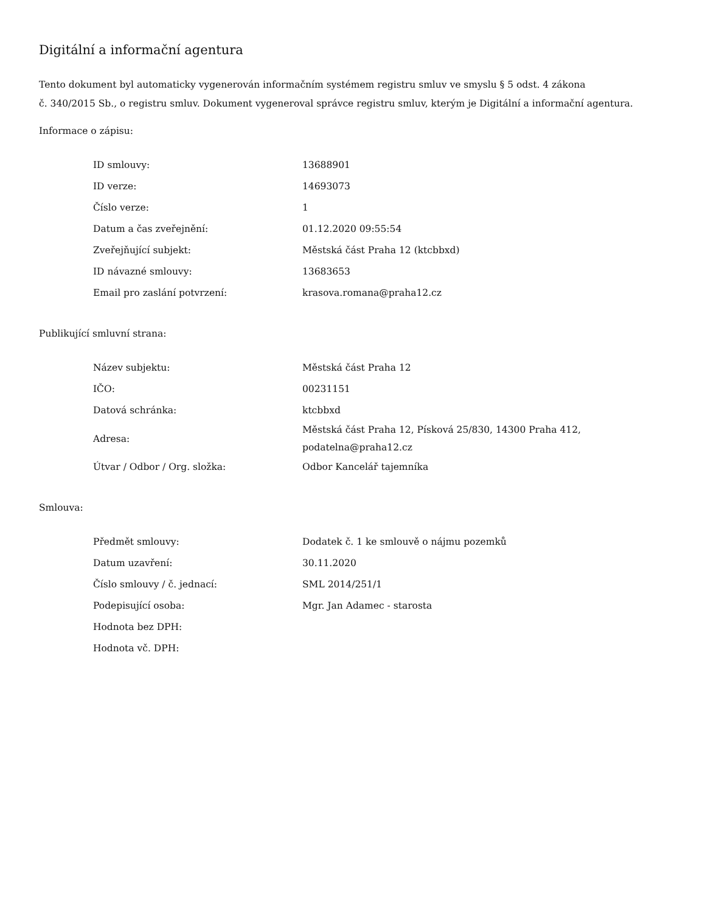Digitální a informační agentura
Tento dokument byl automaticky vygenerován informačním systémem registru smluv ve smyslu § 5 odst. 4 zákona
č. 340/2015 Sb., o registru smluv. Dokument vygeneroval správce registru smluv, kterým je Digitální a informační agentura.
Informace o zápisu:
| ID smlouvy: | 13688901 |
| ID verze: | 14693073 |
| Číslo verze: | 1 |
| Datum a čas zveřejnění: | 01.12.2020 09:55:54 |
| Zveřejňující subjekt: | Městská část Praha 12 (ktcbbxd) |
| ID návazné smlouvy: | 13683653 |
| Email pro zaslání potvrzení: | krasova.romana@praha12.cz |
Publikující smluvní strana:
| Název subjektu: | Městská část Praha 12 |
| IČO: | 00231151 |
| Datová schránka: | ktcbbxd |
| Adresa: | Městská část Praha 12, Písková 25/830, 14300 Praha 412, podatelna@praha12.cz |
| Útvar / Odbor / Org. složka: | Odbor Kancelář tajemníka |
Smlouva:
| Předmět smlouvy: | Dodatek č. 1 ke smlouvě o nájmu pozemků |
| Datum uzavření: | 30.11.2020 |
| Číslo smlouvy / č. jednací: | SML 2014/251/1 |
| Podepisující osoba: | Mgr. Jan Adamec - starosta |
| Hodnota bez DPH: | |
| Hodnota vč. DPH: | |